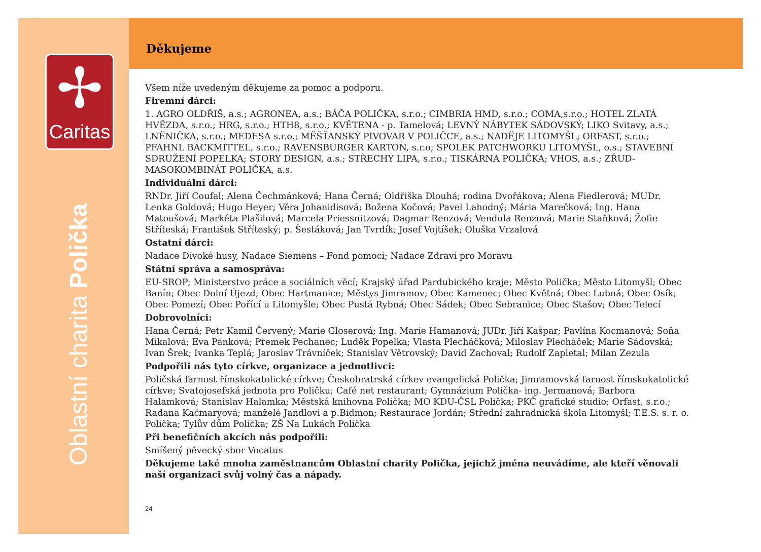✢
Caritas
Oblastní charita Polička
Děkujeme
Všem níže uvedeným děkujeme za pomoc a podporu.
Firemní dárci:
1. AGRO OLDŘIŠ, a.s.; AGRONEA, a.s.; BÁČA POLIČKA, s.r.o.; CIMBRIA HMD, s.r.o.; COMA,s.r.o.; HOTEL ZLATÁ HVĚZDA, s.r.o.; HRG, s.r.o.; HTH8, s.r.o.; KVĚTENA - p. Tamelová; LEVNÝ NÁBYTEK SÁDOVSKÝ; LIKO Svitavy, a.s.; LNĚNIČKA, s.r.o.; MEDESA s.r.o.; MĚŠŤANSKÝ PIVOVAR V POLIČCE, a.s.; NADĚJE LITOMYŠL; ORFAST, s.r.o.; PFAHNL BACKMITTEL, s.r.o.; RAVENSBURGER KARTON, s.r.o; SPOLEK PATCHWORKU LITOMYŠL, o.s.; STAVEBNÍ SDRUŽENÍ POPELKA; STORY DESIGN, a.s.; STŘECHY LIPA, s.r.o.; TISKÁRNA POLIČKA; VHOS, a.s.; ZŘUD-MASOKOMBINÁT POLIČKA, a.s.
Individuální dárci:
RNDr. Jiří Coufal; Alena Čechmánková; Hana Černá; Oldřiška Dlouhá; rodina Dvořákova; Alena Fiedlerová; MUDr. Lenka Goldová; Hugo Heyer; Věra Johanidisová; Božena Kočová; Pavel Lahodný; Mária Marečková; Ing. Hana Matoušová; Markéta Plašilová; Marcela Priessnitzová; Dagmar Renzová; Vendula Renzová; Marie Staňková; Žofie Stříteská; František Stříteský; p. Šestáková; Jan Tvrdík; Josef Vojtíšek; Oluška Vrzalová
Ostatní dárci:
Nadace Divoké husy, Nadace Siemens – Fond pomoci; Nadace Zdraví pro Moravu
Státní správa a samospráva:
EU-SROP; Ministerstvo práce a sociálních věcí; Krajský úřad Pardubického kraje; Město Polička; Město Litomyšl; Obec Banín; Obec Dolní Újezd; Obec Hartmanice; Městys Jimramov; Obec Kamenec; Obec Květná; Obec Lubná; Obec Osík; Obec Pomezí; Obec Pořící u Litomyšle; Obec Pustá Rybná; Obec Sádek; Obec Sebranice; Obec Stašov; Obec Telecí
Dobrovolníci:
Hana Černá; Petr Kamil Červený; Marie Gloserová; Ing. Marie Hamanová; JUDr. Jiří Kašpar; Pavlína Kocmanová; Soňa Mikalová; Eva Pánková; Přemek Pechanec; Luděk Popelka; Vlasta Plecháčková; Miloslav Plecháček; Marie Sádovská; Ivan Šrek; Ivanka Teplá; Jaroslav Trávníček; Stanislav Větrovský; David Zachoval; Rudolf Zapletal; Milan Zezula
Podpořili nás tyto církve, organizace a jednotlivci:
Poličská farnost římskokatolické církve; Českobratrská církev evangelická Polička; Jimramovská farnost římskokatolické církve; Svatojosefská jednota pro Poličku; Café net restaurant; Gymnázium Polička- ing. Jermanová; Barbora Halamková; Stanislav Halamka; Městská knihovna Polička; MO KDU-ČSL Polička; PKČ grafické studio; Orfast, s.r.o.; Radana Kačmaryová; manželé Jandlovi a p.Bidmon; Restaurace Jordán; Střední zahradnická škola Litomyšl; T.E.S. s. r. o. Polička; Tylův dům Polička; ZŠ Na Lukách Polička
Při benefičních akcích nás podpořili:
Smíšený pěvecký sbor Vocatus
Děkujeme také mnoha zaměstnancům Oblastní charity Polička, jejichž jména neuvádíme, ale kteří věnovali naší organizaci svůj volný čas a nápady.
24